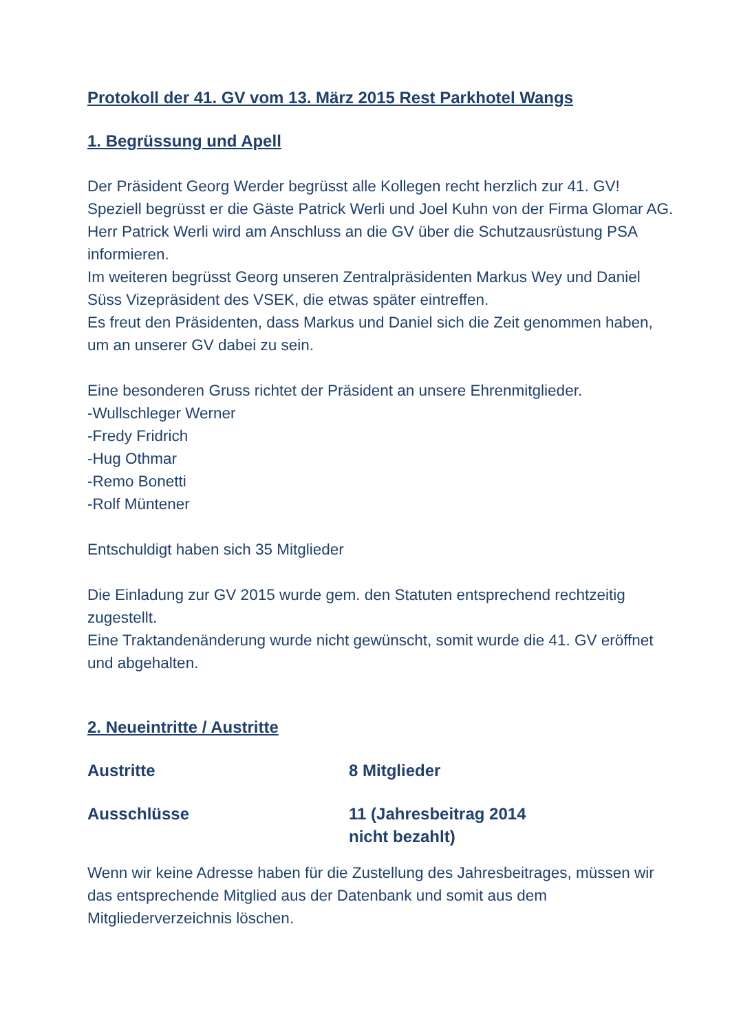Protokoll der 41. GV vom 13. März 2015 Rest Parkhotel Wangs
1. Begrüssung und Apell
Der Präsident Georg Werder begrüsst alle Kollegen recht herzlich zur 41. GV!
Speziell begrüsst er die Gäste Patrick Werli und Joel Kuhn von der Firma Glomar AG.
Herr Patrick Werli wird am Anschluss an die GV über die Schutzausrüstung PSA informieren.
Im weiteren begrüsst Georg unseren Zentralpräsidenten Markus Wey und Daniel Süss Vizepräsident des VSEK, die etwas später eintreffen.
Es freut den Präsidenten, dass Markus und Daniel sich die Zeit genommen haben, um an unserer GV dabei zu sein.
Eine besonderen Gruss richtet der Präsident an unsere Ehrenmitglieder.
-Wullschleger Werner
-Fredy Fridrich
-Hug Othmar
-Remo Bonetti
-Rolf Müntener
Entschuldigt haben sich 35 Mitglieder
Die Einladung zur GV 2015 wurde gem. den Statuten entsprechend rechtzeitig zugestellt.
Eine Traktandenänderung wurde nicht gewünscht, somit wurde die 41. GV eröffnet und abgehalten.
2. Neueintritte / Austritte
Austritte 8 Mitglieder
Ausschlüsse 11 (Jahresbeitrag 2014
nicht bezahlt)
Wenn wir keine Adresse haben für die Zustellung des Jahresbeitrages, müssen wir das entsprechende Mitglied aus der Datenbank und somit aus dem Mitgliederverzeichnis löschen.